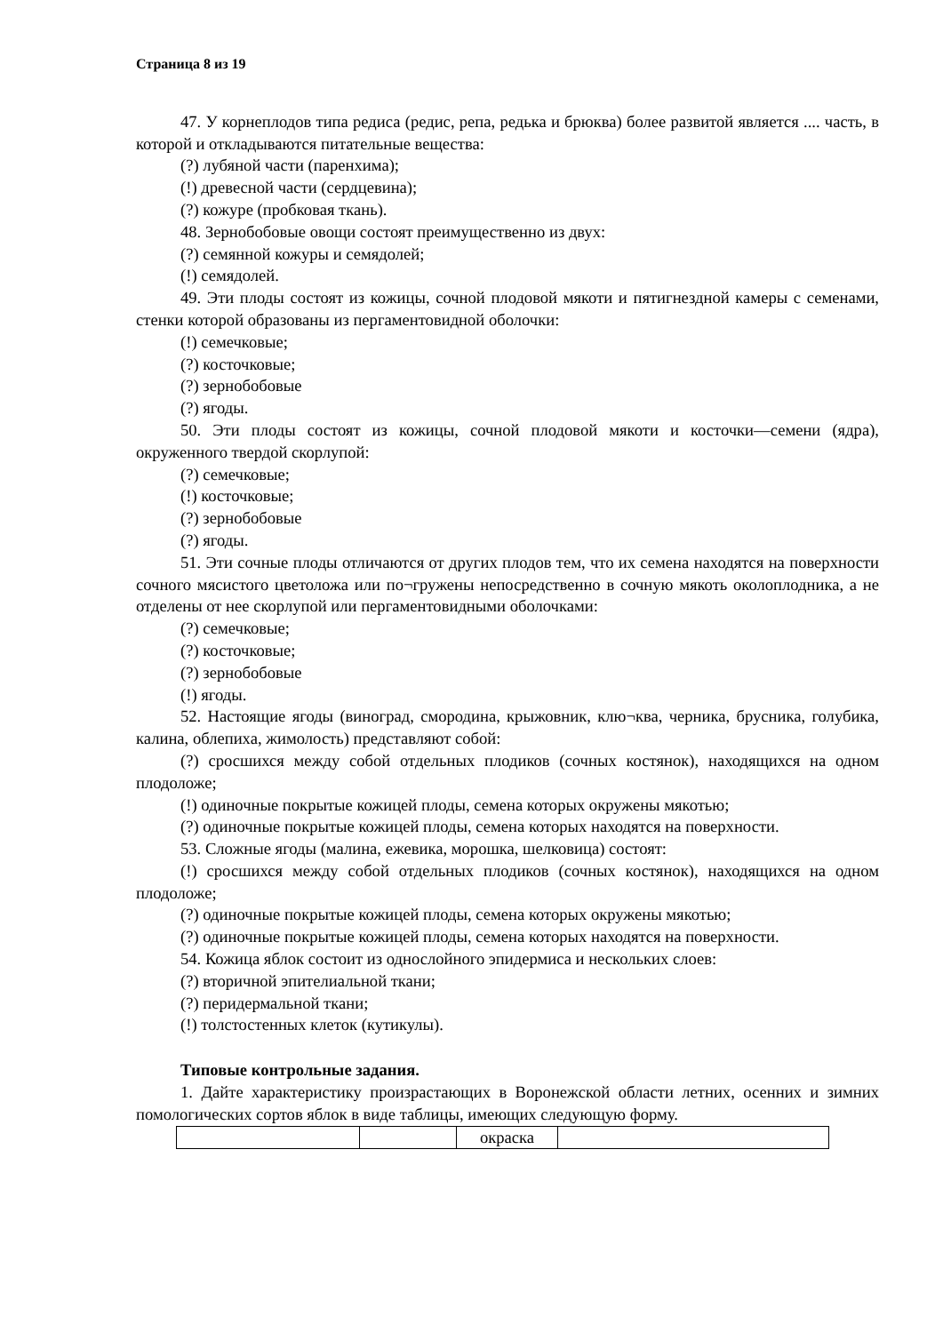Страница 8 из 19
47. У корнеплодов типа редиса (редис, репа, редька и брюква) более развитой является .... часть, в которой и откладываются питательные вещества:
(?) лубяной части (паренхима);
(!) древесной части (сердцевина);
(?) кожуре (пробковая ткань).
48. Зернобобовые овощи состоят преимущественно из двух:
(?) семянной кожуры и семядолей;
(!) семядолей.
49. Эти плоды состоят из кожицы, сочной плодовой мякоти и пятигнездной камеры с семенами, стенки которой образованы из пергаментовидной оболочки:
(!) семечковые;
(?) косточковые;
(?) зернобобовые
(?) ягоды.
50. Эти плоды состоят из кожицы, сочной плодовой мякоти и косточки—семени (ядра), окруженного твердой скорлупой:
(?) семечковые;
(!) косточковые;
(?) зернобобовые
(?) ягоды.
51. Эти сочные плоды отличаются от других плодов тем, что их семена находятся на поверхности сочного мясистого цветоложа или по¬гружены непосредственно в сочную мякоть околоплодника, а не отделены от нее скорлупой или пергаментовидными оболочками:
(?) семечковые;
(?) косточковые;
(?) зернобобовые
(!) ягоды.
52. Настоящие ягоды (виноград, смородина, крыжовник, клю¬ква, черника, брусника, голубика, калина, облепиха, жимолость) представляют собой:
(?) сросшихся между собой отдельных плодиков (сочных костянок), находящихся на одном плодоложе;
(!) одиночные покрытые кожицей плоды, семена которых окружены мякотью;
(?) одиночные покрытые кожицей плоды, семена которых находятся на поверхности.
53. Сложные ягоды (малина, ежевика, морошка, шелковица) состоят:
(!) сросшихся между собой отдельных плодиков (сочных костянок), находящихся на одном плодоложе;
(?) одиночные покрытые кожицей плоды, семена которых окружены мякотью;
(?) одиночные покрытые кожицей плоды, семена которых находятся на поверхности.
54. Кожица яблок состоит из однослойного эпидермиса и нескольких слоев:
(?) вторичной эпителиальной ткани;
(?) перидермальной ткани;
(!) толстостенных клеток (кутикулы).
Типовые контрольные задания.
1. Дайте характеристику произрастающих в Воронежской области летних, осенних и зимних помологических сортов яблок в виде таблицы, имеющих следующую форму.
| | | окраска | |